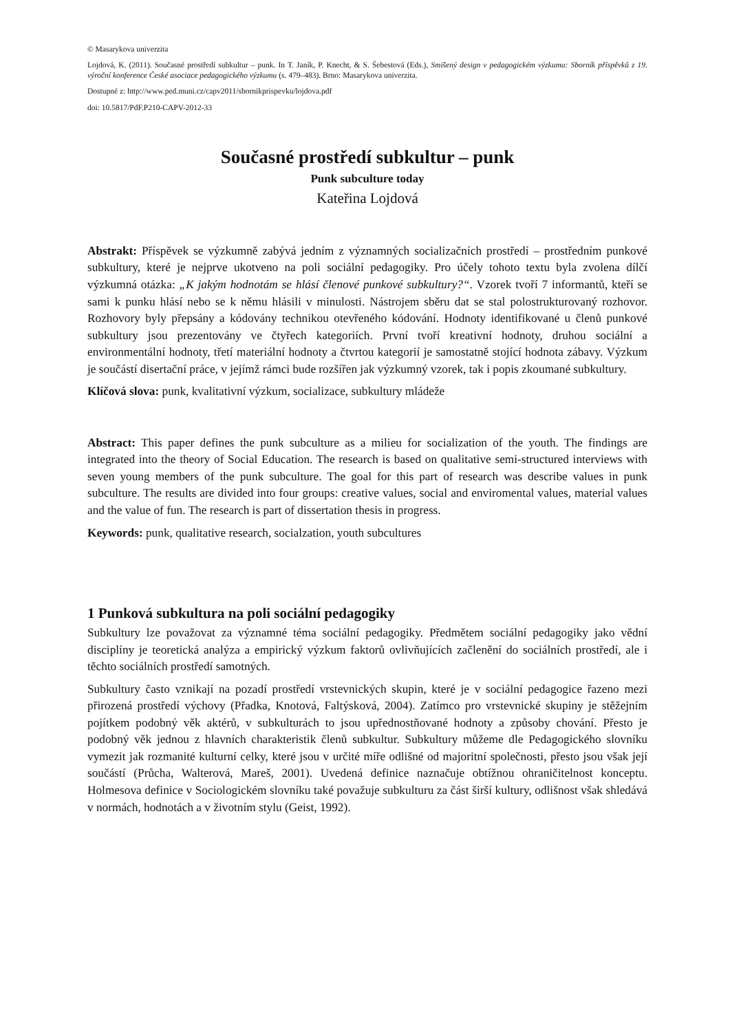© Masarykova univerzita
Lojdová, K. (2011). Současné prostředí subkultur – punk. In T. Janík, P. Knecht, & S. Šebestová (Eds.), Smíšený design v pedagogickém výzkumu: Sborník příspěvků z 19. výroční konference České asociace pedagogického výzkumu (s. 479–483). Brno: Masarykova univerzita.
Dostupné z: http://www.ped.muni.cz/capv2011/sbornikprispevku/lojdova.pdf
doi: 10.5817/PdF.P210-CAPV-2012-33
Současné prostředí subkultur – punk
Punk subculture today
Kateřina Lojdová
Abstrakt: Příspěvek se výzkumně zabývá jedním z významných socializačních prostředí – prostředním punkové subkultury, které je nejprve ukotveno na poli sociální pedagogiky. Pro účely tohoto textu byla zvolena dílčí výzkumná otázka: „K jakým hodnotám se hlásí členové punkové subkultury?“. Vzorek tvoří 7 informantů, kteří se sami k punku hlásí nebo se k němu hlásili v minulosti. Nástrojem sběru dat se stal polostrukturovaný rozhovor. Rozhovory byly přepsány a kódovány technikou otevřeného kódování. Hodnoty identifikované u členů punkové subkultury jsou prezentovány ve čtyřech kategoriích. První tvoří kreativní hodnoty, druhou sociální a environmentální hodnoty, třetí materiální hodnoty a čtvrtou kategorií je samostatně stojící hodnota zábavy. Výzkum je součástí disertační práce, v jejímž rámci bude rozšířen jak výzkumný vzorek, tak i popis zkoumané subkultury.
Klíčová slova: punk, kvalitativní výzkum, socializace, subkultury mládeže
Abstract: This paper defines the punk subculture as a milieu for socialization of the youth. The findings are integrated into the theory of Social Education. The research is based on qualitative semi-structured interviews with seven young members of the punk subculture. The goal for this part of research was describe values in punk subculture. The results are divided into four groups: creative values, social and enviromental values, material values and the value of fun. The research is part of dissertation thesis in progress.
Keywords: punk, qualitative research, socialzation, youth subcultures
1 Punková subkultura na poli sociální pedagogiky
Subkultury lze považovat za významné téma sociální pedagogiky. Předmětem sociální pedagogiky jako vědní disciplíny je teoretická analýza a empirický výzkum faktorů ovlivňujících začlenění do sociálních prostředí, ale i těchto sociálních prostředí samotných.
Subkultury často vznikají na pozadí prostředí vrstevnických skupin, které je v sociální pedagogice řazeno mezi přirozená prostředí výchovy (Přadka, Knotová, Faltýsková, 2004). Zatímco pro vrstevnické skupiny je stěžejním pojítkem podobný věk aktérů, v subkulturách to jsou upřednostňované hodnoty a způsoby chování. Přesto je podobný věk jednou z hlavních charakteristik členů subkultur. Subkultury můžeme dle Pedagogického slovníku vymezit jak rozmanité kulturní celky, které jsou v určité míře odlišné od majoritní společnosti, přesto jsou však její součástí (Průcha, Walterová, Mareš, 2001). Uvedená definice naznačuje obtížnou ohraničitelnost konceptu. Holmesova definice v Sociologickém slovníku také považuje subkulturu za část širší kultury, odlišnost však shledává v normách, hodnotách a v životním stylu (Geist, 1992).